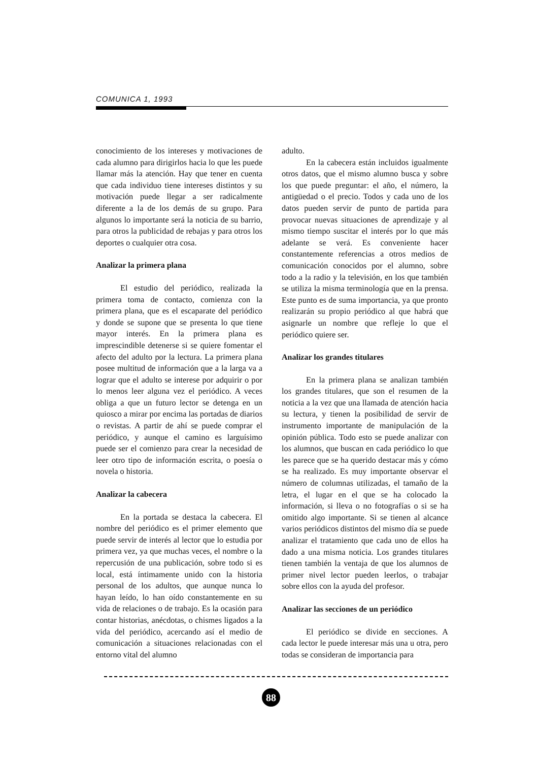COMUNICA 1, 1993
conocimiento de los intereses y motivaciones de cada alumno para dirigirlos hacia lo que les puede llamar más la atención. Hay que tener en cuenta que cada individuo tiene intereses distintos y su motivación puede llegar a ser radicalmente diferente a la de los demás de su grupo. Para algunos lo importante será la noticia de su barrio, para otros la publicidad de rebajas y para otros los deportes o cualquier otra cosa.
Analizar la primera plana
El estudio del periódico, realizada la primera toma de contacto, comienza con la primera plana, que es el escaparate del periódico y donde se supone que se presenta lo que tiene mayor interés. En la primera plana es imprescindible detenerse si se quiere fomentar el afecto del adulto por la lectura. La primera plana posee multitud de información que a la larga va a lograr que el adulto se interese por adquirir o por lo menos leer alguna vez el periódico. A veces obliga a que un futuro lector se detenga en un quiosco a mirar por encima las portadas de diarios o revistas. A partir de ahí se puede comprar el periódico, y aunque el camino es larguísimo puede ser el comienzo para crear la necesidad de leer otro tipo de información escrita, o poesía o novela o historia.
Analizar la cabecera
En la portada se destaca la cabecera. El nombre del periódico es el primer elemento que puede servir de interés al lector que lo estudia por primera vez, ya que muchas veces, el nombre o la repercusión de una publicación, sobre todo si es local, está íntimamente unido con la historia personal de los adultos, que aunque nunca lo hayan leído, lo han oído constantemente en su vida de relaciones o de trabajo. Es la ocasión para contar historias, anécdotas, o chismes ligados a la vida del periódico, acercando así el medio de comunicación a situaciones relacionadas con el entorno vital del alumno
adulto.
En la cabecera están incluidos igualmente otros datos, que el mismo alumno busca y sobre los que puede preguntar: el año, el número, la antigüedad o el precio. Todos y cada uno de los datos pueden servir de punto de partida para provocar nuevas situaciones de aprendizaje y al mismo tiempo suscitar el interés por lo que más adelante se verá. Es conveniente hacer constantemente referencias a otros medios de comunicación conocidos por el alumno, sobre todo a la radio y la televisión, en los que también se utiliza la misma terminología que en la prensa. Este punto es de suma importancia, ya que pronto realizarán su propio periódico al que habrá que asignarle un nombre que refleje lo que el periódico quiere ser.
Analizar los grandes titulares
En la primera plana se analizan también los grandes titulares, que son el resumen de la noticia a la vez que una llamada de atención hacia su lectura, y tienen la posibilidad de servir de instrumento importante de manipulación de la opinión pública. Todo esto se puede analizar con los alumnos, que buscan en cada periódico lo que les parece que se ha querido destacar más y cómo se ha realizado. Es muy importante observar el número de columnas utilizadas, el tamaño de la letra, el lugar en el que se ha colocado la información, si lleva o no fotografías o si se ha omitido algo importante. Si se tienen al alcance varios periódicos distintos del mismo día se puede analizar el tratamiento que cada uno de ellos ha dado a una misma noticia. Los grandes titulares tienen también la ventaja de que los alumnos de primer nivel lector pueden leerlos, o trabajar sobre ellos con la ayuda del profesor.
Analizar las secciones de un periódico
El periódico se divide en secciones. A cada lector le puede interesar más una u otra, pero todas se consideran de importancia para
88